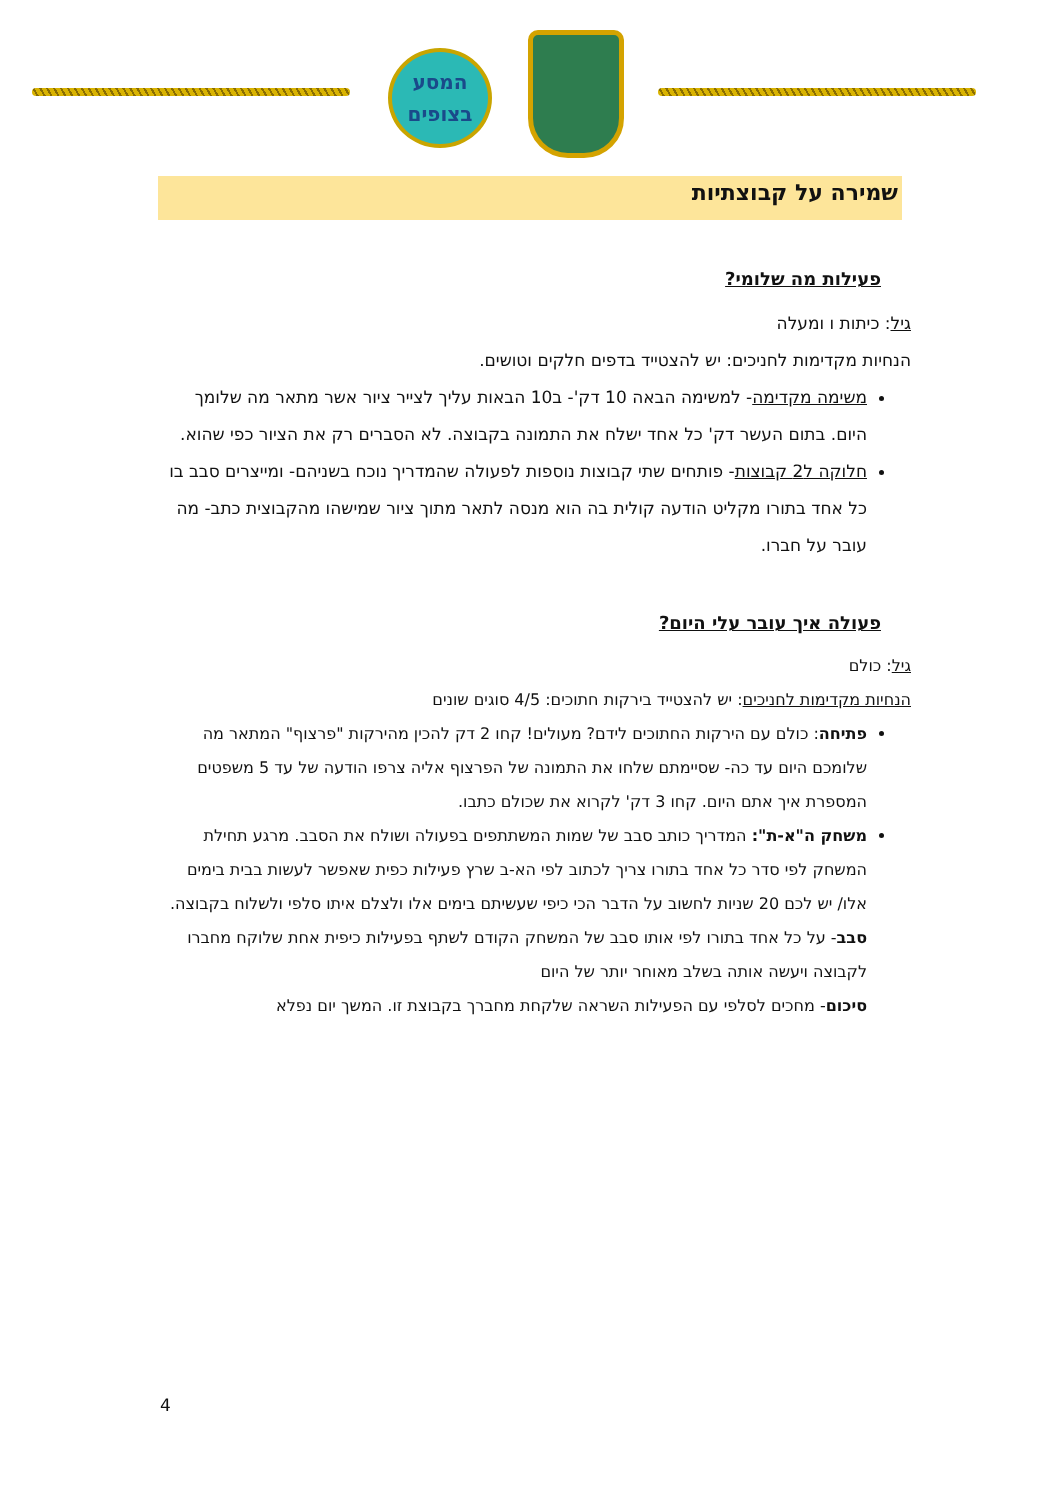המסע
בצופים
שמירה על קבוצתיות
פעילות מה שלומי?
גיל: כיתות ו ומעלה
הנחיות מקדימות לחניכים: יש להצטייד בדפים חלקים וטושים.
משימה מקדימה- למשימה הבאה 10 דק'- ב10 הבאות עליך לצייר ציור אשר מתאר מה שלומך היום. בתום העשר דק' כל אחד ישלח את התמונה בקבוצה. לא הסברים רק את הציור כפי שהוא.
חלוקה ל2 קבוצות- פותחים שתי קבוצות נוספות לפעולה שהמדריך נוכח בשניהם- ומייצרים סבב בו כל אחד בתורו מקליט הודעה קולית בה הוא מנסה לתאר מתוך ציור שמישהו מהקבוצית כתב- מה עובר על חברו.
פעולה איך עובר עלי היום?
גיל: כולם
הנחיות מקדימות לחניכים: יש להצטייד בירקות חתוכים: 4/5 סוגים שונים
פתיחה: כולם עם הירקות החתוכים לידם? מעולים! קחו 2 דק להכין מהירקות "פרצוף" המתאר מה שלומכם היום עד כה- שסיימתם שלחו את התמונה של הפרצוף אליה צרפו הודעה של עד 5 משפטים המספרת איך אתם היום. קחו 3 דק' לקרוא את שכולם כתבו.
משחק ה"א-ת": המדריך כותב סבב של שמות המשתתפים בפעולה ושולח את הסבב. מרגע תחילת המשחק לפי סדר כל אחד בתורו צריך לכתוב לפי הא-ב שרץ פעילות כפית שאפשר לעשות בבית בימים אלו/ יש לכם 20 שניות לחשוב על הדבר הכי כיפי שעשיתם בימים אלו ולצלם איתו סלפי ולשלוח בקבוצה.
סבב- על כל אחד בתורו לפי אותו סבב של המשחק הקודם לשתף בפעילות כיפית אחת שלוקח מחברו לקבוצה ויעשה אותה בשלב מאוחר יותר של היום
סיכום- מחכים לסלפי עם הפעילות השראה שלקחת מחברך בקבוצת זו. המשך יום נפלא
4